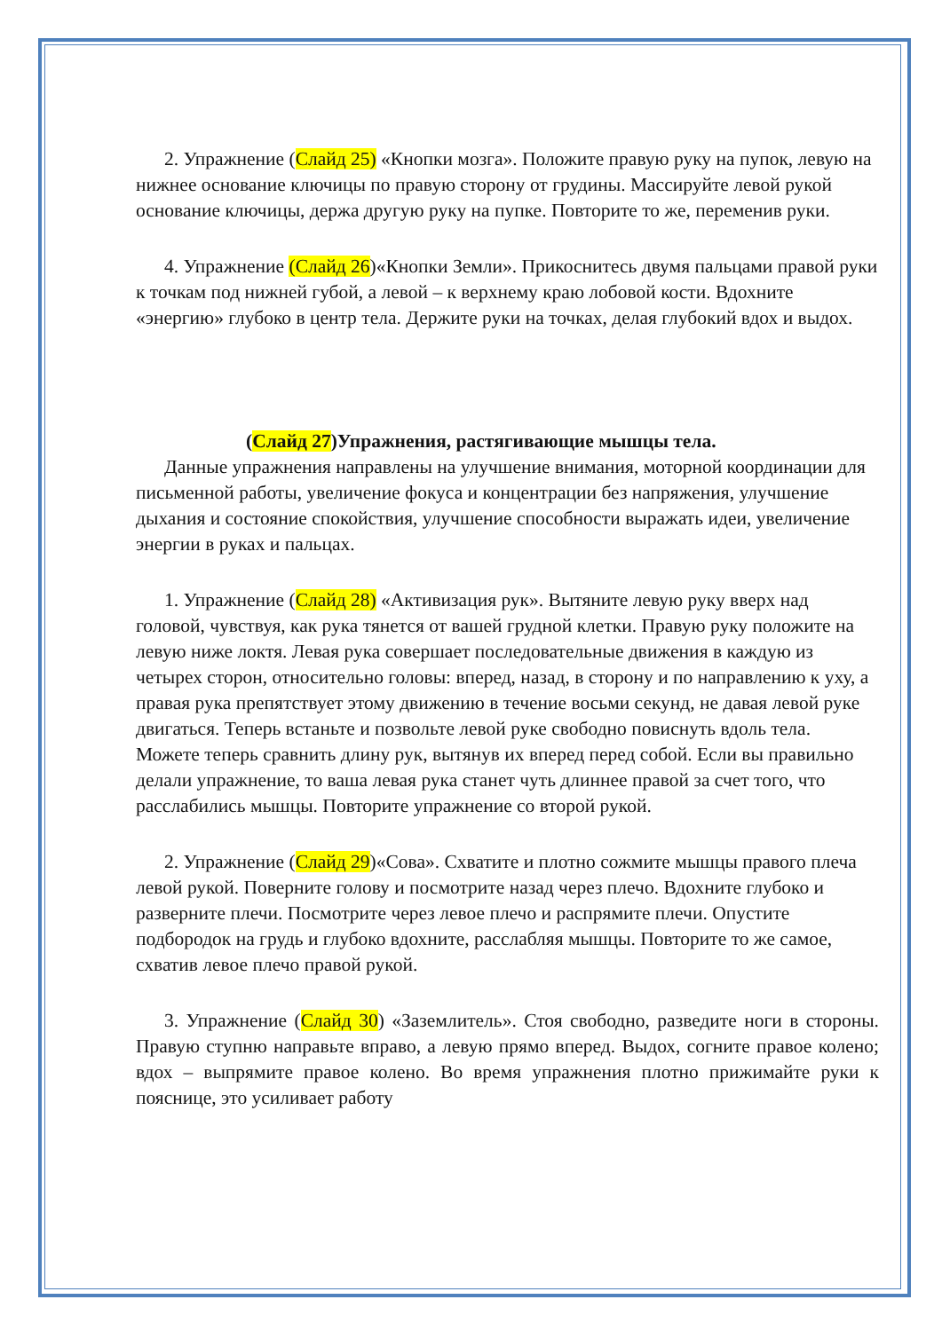2. Упражнение (Слайд 25) «Кнопки мозга». Положите правую руку на пупок, левую на нижнее основание ключицы по правую сторону от грудины. Массируйте левой рукой основание ключицы, держа другую руку на пупке. Повторите то же, переменив руки.
4. Упражнение (Слайд 26)«Кнопки Земли». Прикоснитесь двумя пальцами правой руки к точкам под нижней губой, а левой – к верхнему краю лобовой кости. Вдохните «энергию» глубоко в центр тела. Держите руки на точках, делая глубокий вдох и выдох.
(Слайд 27)Упражнения, растягивающие мышцы тела.
Данные упражнения направлены на улучшение внимания, моторной координации для письменной работы, увеличение фокуса и концентрации без напряжения, улучшение дыхания и состояние спокойствия, улучшение способности выражать идеи, увеличение энергии в руках и пальцах.
1. Упражнение (Слайд 28) «Активизация рук». Вытяните левую руку вверх над головой, чувствуя, как рука тянется от вашей грудной клетки. Правую руку положите на левую ниже локтя. Левая рука совершает последовательные движения в каждую из четырех сторон, относительно головы: вперед, назад, в сторону и по направлению к уху, а правая рука препятствует этому движению в течение восьми секунд, не давая левой руке двигаться. Теперь встаньте и позвольте левой руке свободно повиснуть вдоль тела. Можете теперь сравнить длину рук, вытянув их вперед перед собой. Если вы правильно делали упражнение, то ваша левая рука станет чуть длиннее правой за счет того, что расслабились мышцы. Повторите упражнение со второй рукой.
2. Упражнение (Слайд 29)«Сова». Схватите и плотно сожмите мышцы правого плеча левой рукой. Поверните голову и посмотрите назад через плечо. Вдохните глубоко и разверните плечи. Посмотрите через левое плечо и распрямите плечи. Опустите подбородок на грудь и глубоко вдохните, расслабляя мышцы. Повторите то же самое, схватив левое плечо правой рукой.
3. Упражнение (Слайд 30) «Заземлитель». Стоя свободно, разведите ноги в стороны. Правую ступню направьте вправо, а левую прямо вперед. Выдох, согните правое колено; вдох – выпрямите правое колено. Во время упражнения плотно прижимайте руки к пояснице, это усиливает работу